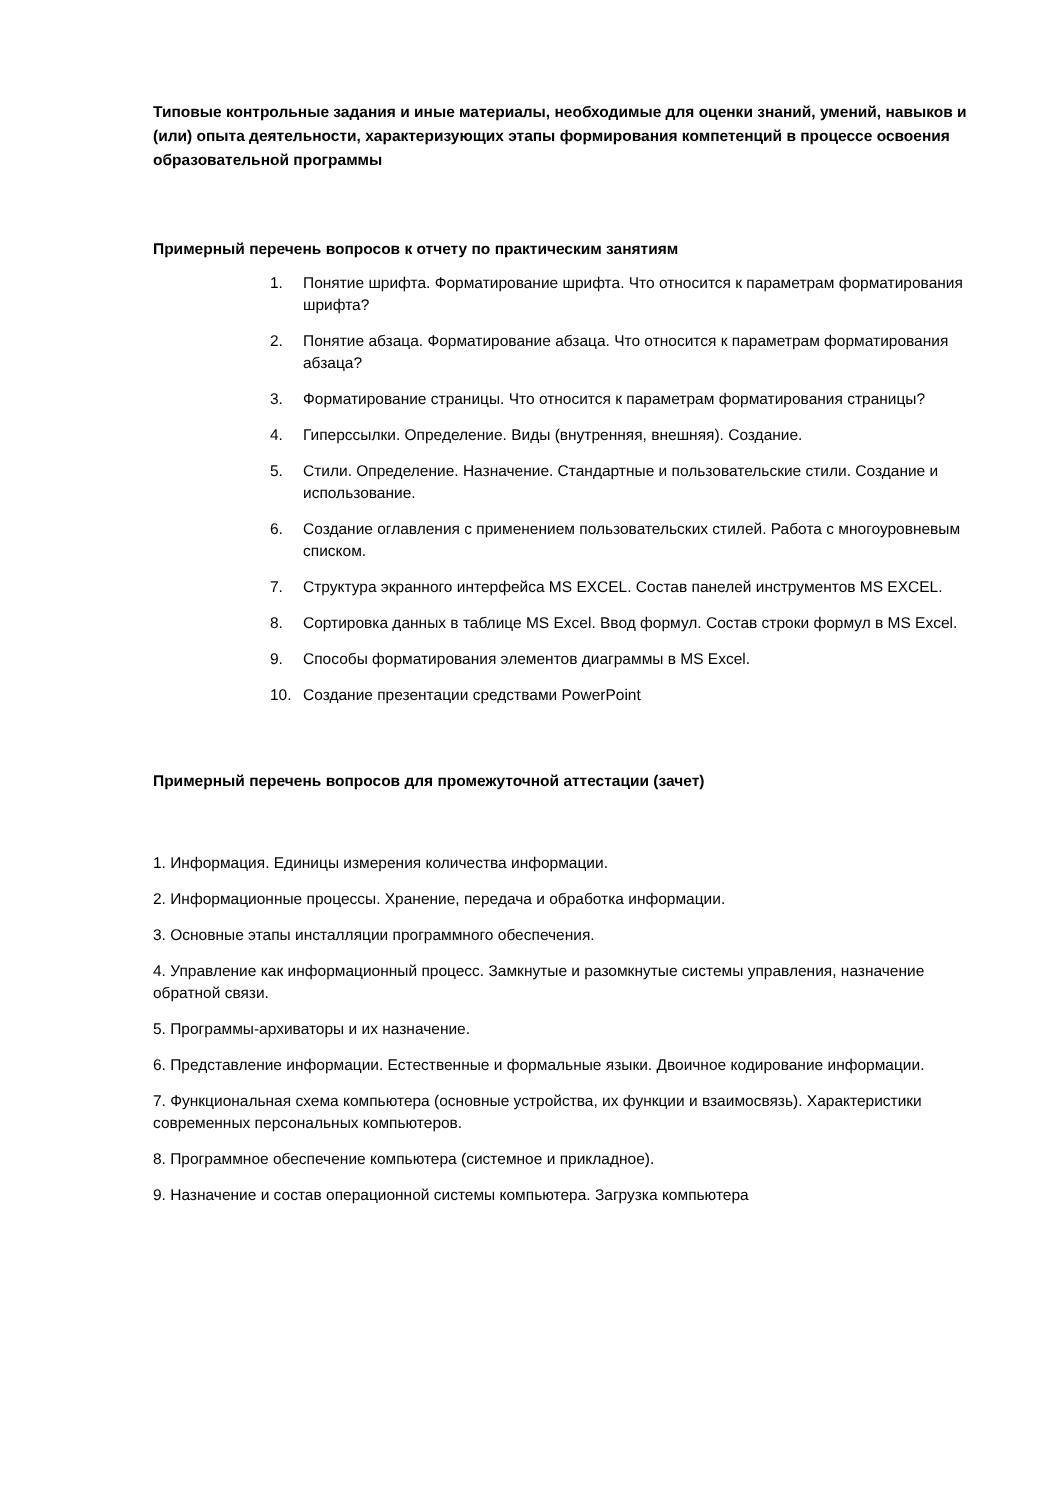Типовые контрольные задания и иные материалы, необходимые для оценки знаний, умений, навыков и (или) опыта деятельности, характеризующих этапы формирования компетенций в процессе освоения образовательной программы
Примерный перечень вопросов к отчету по практическим занятиям
1. Понятие шрифта. Форматирование шрифта. Что относится к параметрам форматирования шрифта?
2. Понятие абзаца. Форматирование абзаца. Что относится к параметрам форматирования абзаца?
3. Форматирование страницы. Что относится к параметрам форматирования страницы?
4. Гиперссылки. Определение. Виды (внутренняя, внешняя). Создание.
5. Стили. Определение. Назначение. Стандартные и пользовательские стили. Создание и использование.
6. Создание оглавления с применением пользовательских стилей. Работа с многоуровневым списком.
7. Структура экранного интерфейса MS EXCEL. Состав панелей инструментов MS EXCEL.
8. Сортировка данных в таблице MS Excel. Ввод формул. Состав строки формул в MS Excel.
9. Способы форматирования элементов диаграммы в MS Excel.
10. Создание презентации средствами PowerPoint
Примерный перечень вопросов для промежуточной аттестации (зачет)
1. Информация. Единицы измерения количества информации.
2. Информационные процессы. Хранение, передача и обработка информации.
3. Основные этапы инсталляции программного обеспечения.
4. Управление как информационный процесс. Замкнутые и разомкнутые системы управления, назначение обратной связи.
5. Программы-архиваторы и их назначение.
6. Представление информации. Естественные и формальные языки. Двоичное кодирование информации.
7. Функциональная схема компьютера (основные устройства, их функции и взаимосвязь). Характеристики современных персональных компьютеров.
8. Программное обеспечение компьютера (системное и прикладное).
9. Назначение и состав операционной системы компьютера. Загрузка компьютера